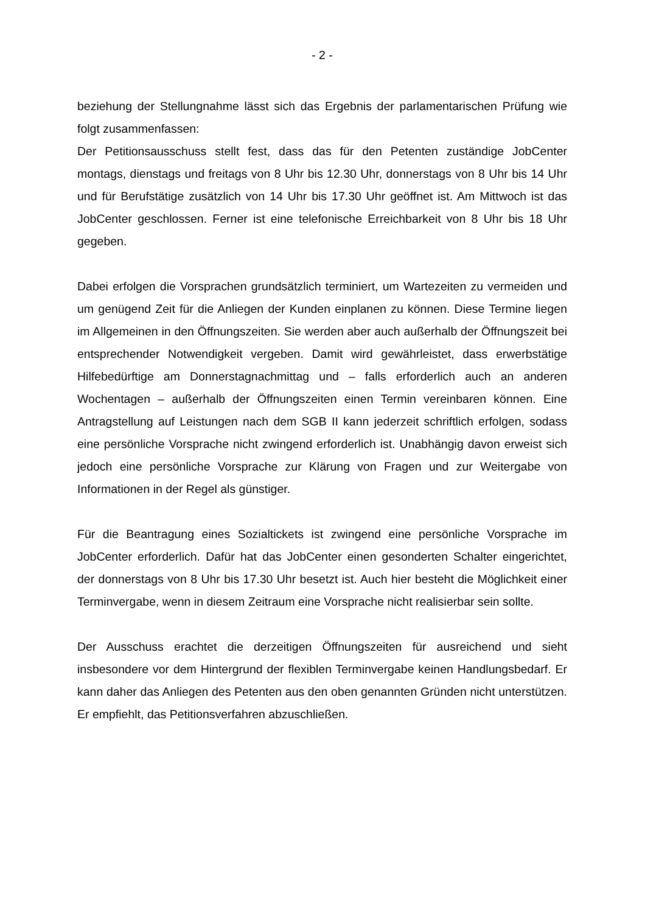- 2 -
beziehung der Stellungnahme lässt sich das Ergebnis der parlamentarischen Prüfung wie folgt zusammenfassen:
Der Petitionsausschuss stellt fest, dass das für den Petenten zuständige JobCenter montags, dienstags und freitags von 8 Uhr bis 12.30 Uhr, donnerstags von 8 Uhr bis 14 Uhr und für Berufstätige zusätzlich von 14 Uhr bis 17.30 Uhr geöffnet ist. Am Mittwoch ist das JobCenter geschlossen. Ferner ist eine telefonische Erreichbarkeit von 8 Uhr bis 18 Uhr gegeben.
Dabei erfolgen die Vorsprachen grundsätzlich terminiert, um Wartezeiten zu vermeiden und um genügend Zeit für die Anliegen der Kunden einplanen zu können. Diese Termine liegen im Allgemeinen in den Öffnungszeiten. Sie werden aber auch außerhalb der Öffnungszeit bei entsprechender Notwendigkeit vergeben. Damit wird gewährleistet, dass erwerbstätige Hilfebedürftige am Donnerstagnachmittag und – falls erforderlich auch an anderen Wochentagen – außerhalb der Öffnungszeiten einen Termin vereinbaren können. Eine Antragstellung auf Leistungen nach dem SGB II kann jederzeit schriftlich erfolgen, sodass eine persönliche Vorsprache nicht zwingend erforderlich ist. Unabhängig davon erweist sich jedoch eine persönliche Vorsprache zur Klärung von Fragen und zur Weitergabe von Informationen in der Regel als günstiger.
Für die Beantragung eines Sozialtickets ist zwingend eine persönliche Vorsprache im JobCenter erforderlich. Dafür hat das JobCenter einen gesonderten Schalter eingerichtet, der donnerstags von 8 Uhr bis 17.30 Uhr besetzt ist. Auch hier besteht die Möglichkeit einer Terminvergabe, wenn in diesem Zeitraum eine Vorsprache nicht realisierbar sein sollte.
Der Ausschuss erachtet die derzeitigen Öffnungszeiten für ausreichend und sieht insbesondere vor dem Hintergrund der flexiblen Terminvergabe keinen Handlungsbedarf. Er kann daher das Anliegen des Petenten aus den oben genannten Gründen nicht unterstützen. Er empfiehlt, das Petitionsverfahren abzuschließen.